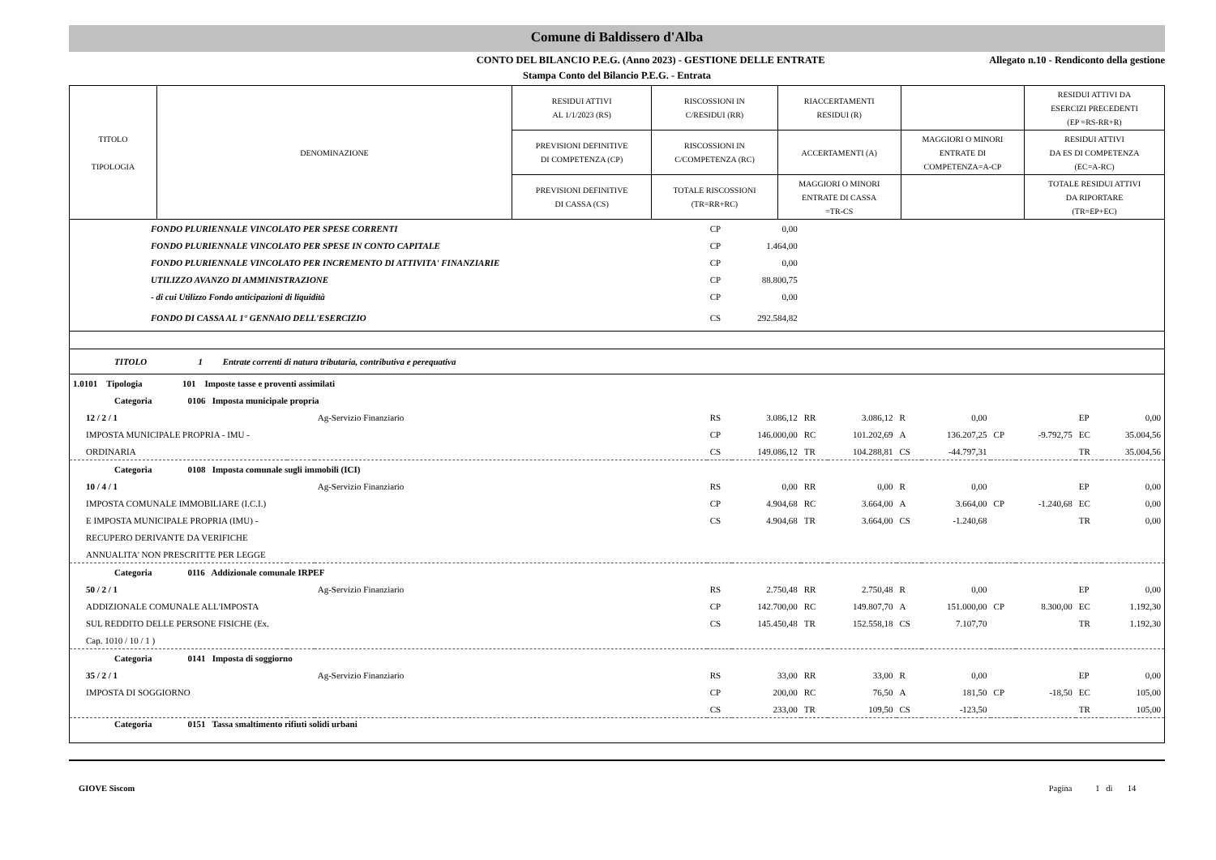Comune di Baldissero d'Alba
CONTO DEL BILANCIO P.E.G. (Anno 2023) - GESTIONE DELLE ENTRATE Allegato n.10 - Rendiconto della gestione
Stampa Conto del Bilancio P.E.G. - Entrata
| TITOLO TIPOLOGIA | DENOMINAZIONE | RESIDUI ATTIVI AL 1/1/2023 (RS) | RISCOSSIONI IN C/RESIDUI (RR) | RIACCERTAMENTI RESIDUI (R) | | RESIDUI ATTIVI DA ESERCIZI PRECEDENTI (EP =RS-RR+R) |
| | | PREVISIONI DEFINITIVE DI COMPETENZA (CP) | RISCOSSIONI IN C/COMPETENZA (RC) | ACCERTAMENTI (A) | MAGGIORI O MINORI ENTRATE DI COMPETENZA=A-CP | RESIDUI ATTIVI DA ES DI COMPETENZA (EC=A-RC) |
| | | PREVISIONI DEFINITIVE DI CASSA (CS) | TOTALE RISCOSSIONI (TR=RR+RC) | MAGGIORI O MINORI ENTRATE DI CASSA =TR-CS | | TOTALE RESIDUI ATTIVI DA RIPORTARE (TR=EP+EC) |
| FONDO PLURIENNALE VINCOLATO PER SPESE CORRENTI | | | CP | 0,00 | | | | | | | | |
| FONDO PLURIENNALE VINCOLATO PER SPESE IN CONTO CAPITALE | | | CP | 1.464,00 | | | | | | | | |
| FONDO PLURIENNALE VINCOLATO PER INCREMENTO DI ATTIVITA' FINANZIARIE | | | CP | 0,00 | | | | | | | | |
| UTILIZZO AVANZO DI AMMINISTRAZIONE | | | CP | 88.800,75 | | | | | | | | |
| - di cui Utilizzo Fondo anticipazioni di liquidità | | | CP | 0,00 | | | | | | | | |
| FONDO DI CASSA AL 1° GENNAIO DELL'ESERCIZIO | | | CS | 292.584,82 | | | | | | | | |
| TITOLO 1 Entrate correnti di natura tributaria, contributiva e perequativa | | | | | | | | | | | | |
| 1.0101 Tipologia 101 Imposte tasse e proventi assimilati | | | | | | | | | | | | |
| Categoria 0106 Imposta municipale propria | | | | | | | | | | | | |
| 12 / 2 / 1 | | Ag-Servizio Finanziario | RS | 3.086,12 | RR | 3.086,12 | R | 0,00 | | | EP | 0,00 |
| IMPOSTA MUNICIPALE PROPRIA - IMU - | | | CP | 146.000,00 | RC | 101.202,69 | A | 136.207,25 | CP | -9.792,75 | EC | 35.004,56 |
| ORDINARIA | | | CS | 149.086,12 | TR | 104.288,81 | CS | -44.797,31 | | | TR | 35.004,56 |
| Categoria 0108 Imposta comunale sugli immobili (ICI) | | | | | | | | | | | | |
| 10 / 4 / 1 | | Ag-Servizio Finanziario | RS | 0,00 | RR | 0,00 | R | 0,00 | | | EP | 0,00 |
| IMPOSTA COMUNALE IMMOBILIARE (I.C.I.) | | | CP | 4.904,68 | RC | 3.664,00 | A | 3.664,00 | CP | -1.240,68 | EC | 0,00 |
| E IMPOSTA MUNICIPALE PROPRIA (IMU) - | | | CS | 4.904,68 | TR | 3.664,00 | CS | -1.240,68 | | | TR | 0,00 |
| RECUPERO DERIVANTE DA VERIFICHE | | | | | | | | | | | | |
| ANNUALITA' NON PRESCRITTE PER LEGGE | | | | | | | | | | | | |
| Categoria 0116 Addizionale comunale IRPEF | | | | | | | | | | | | |
| 50 / 2 / 1 | | Ag-Servizio Finanziario | RS | 2.750,48 | RR | 2.750,48 | R | 0,00 | | | EP | 0,00 |
| ADDIZIONALE COMUNALE ALL'IMPOSTA | | | CP | 142.700,00 | RC | 149.807,70 | A | 151.000,00 | CP | 8.300,00 | EC | 1.192,30 |
| SUL REDDITO DELLE PERSONE FISICHE (Ex. | | | CS | 145.450,48 | TR | 152.558,18 | CS | 7.107,70 | | | TR | 1.192,30 |
| Cap. 1010 / 10 / 1 ) | | | | | | | | | | | | |
| Categoria 0141 Imposta di soggiorno | | | | | | | | | | | | |
| 35 / 2 / 1 | | Ag-Servizio Finanziario | RS | 33,00 | RR | 33,00 | R | 0,00 | | | EP | 0,00 |
| IMPOSTA DI SOGGIORNO | | | CP | 200,00 | RC | 76,50 | A | 181,50 | CP | -18,50 | EC | 105,00 |
| | | | CS | 233,00 | TR | 109,50 | CS | -123,50 | | | TR | 105,00 |
| Categoria 0151 Tassa smaltimento rifiuti solidi urbani | | | | | | | | | | | | |
GIOVE Siscom Pagina 1 di 14